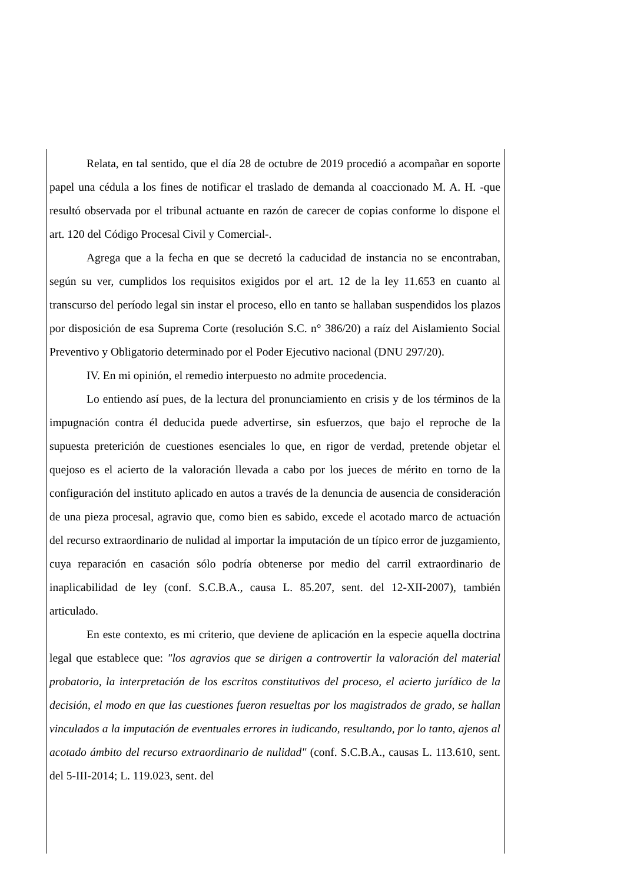Relata, en tal sentido, que el día 28 de octubre de 2019 procedió a acompañar en soporte papel una cédula a los fines de notificar el traslado de demanda al coaccionado M. A. H. -que resultó observada por el tribunal actuante en razón de carecer de copias conforme lo dispone el art. 120 del Código Procesal Civil y Comercial-.
Agrega que a la fecha en que se decretó la caducidad de instancia no se encontraban, según su ver, cumplidos los requisitos exigidos por el art. 12 de la ley 11.653 en cuanto al transcurso del período legal sin instar el proceso, ello en tanto se hallaban suspendidos los plazos por disposición de esa Suprema Corte (resolución S.C. n° 386/20) a raíz del Aislamiento Social Preventivo y Obligatorio determinado por el Poder Ejecutivo nacional (DNU 297/20).
IV. En mi opinión, el remedio interpuesto no admite procedencia.
Lo entiendo así pues, de la lectura del pronunciamiento en crisis y de los términos de la impugnación contra él deducida puede advertirse, sin esfuerzos, que bajo el reproche de la supuesta preterición de cuestiones esenciales lo que, en rigor de verdad, pretende objetar el quejoso es el acierto de la valoración llevada a cabo por los jueces de mérito en torno de la configuración del instituto aplicado en autos a través de la denuncia de ausencia de consideración de una pieza procesal, agravio que, como bien es sabido, excede el acotado marco de actuación del recurso extraordinario de nulidad al importar la imputación de un típico error de juzgamiento, cuya reparación en casación sólo podría obtenerse por medio del carril extraordinario de inaplicabilidad de ley (conf. S.C.B.A., causa L. 85.207, sent. del 12-XII-2007), también articulado.
En este contexto, es mi criterio, que deviene de aplicación en la especie aquella doctrina legal que establece que: "los agravios que se dirigen a controvertir la valoración del material probatorio, la interpretación de los escritos constitutivos del proceso, el acierto jurídico de la decisión, el modo en que las cuestiones fueron resueltas por los magistrados de grado, se hallan vinculados a la imputación de eventuales errores in iudicando, resultando, por lo tanto, ajenos al acotado ámbito del recurso extraordinario de nulidad" (conf. S.C.B.A., causas L. 113.610, sent. del 5-III-2014; L. 119.023, sent. del